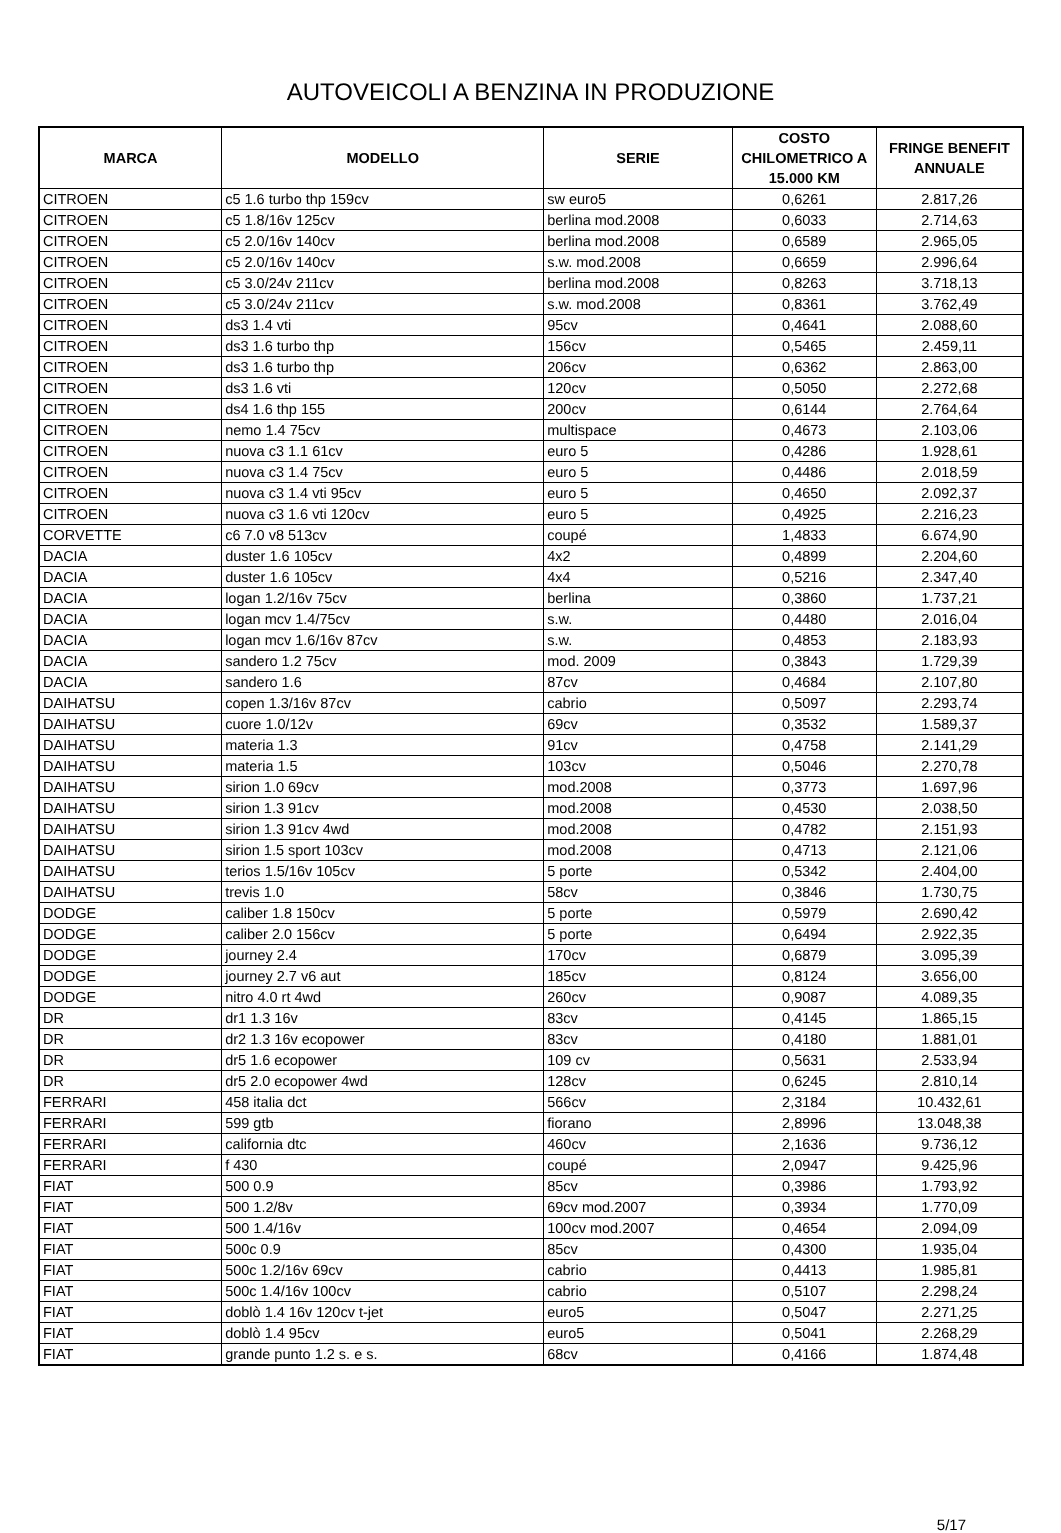AUTOVEICOLI A BENZINA IN PRODUZIONE
| MARCA | MODELLO | SERIE | COSTO CHILOMETRICO A 15.000 KM | FRINGE BENEFIT ANNUALE |
| --- | --- | --- | --- | --- |
| CITROEN | c5 1.6 turbo thp 159cv | sw euro5 | 0,6261 | 2.817,26 |
| CITROEN | c5 1.8/16v 125cv | berlina mod.2008 | 0,6033 | 2.714,63 |
| CITROEN | c5 2.0/16v 140cv | berlina mod.2008 | 0,6589 | 2.965,05 |
| CITROEN | c5 2.0/16v 140cv | s.w. mod.2008 | 0,6659 | 2.996,64 |
| CITROEN | c5 3.0/24v 211cv | berlina mod.2008 | 0,8263 | 3.718,13 |
| CITROEN | c5 3.0/24v 211cv | s.w. mod.2008 | 0,8361 | 3.762,49 |
| CITROEN | ds3 1.4 vti | 95cv | 0,4641 | 2.088,60 |
| CITROEN | ds3 1.6 turbo thp | 156cv | 0,5465 | 2.459,11 |
| CITROEN | ds3 1.6 turbo thp | 206cv | 0,6362 | 2.863,00 |
| CITROEN | ds3 1.6 vti | 120cv | 0,5050 | 2.272,68 |
| CITROEN | ds4 1.6 thp 155 | 200cv | 0,6144 | 2.764,64 |
| CITROEN | nemo 1.4 75cv | multispace | 0,4673 | 2.103,06 |
| CITROEN | nuova c3 1.1 61cv | euro 5 | 0,4286 | 1.928,61 |
| CITROEN | nuova c3 1.4 75cv | euro 5 | 0,4486 | 2.018,59 |
| CITROEN | nuova c3 1.4 vti 95cv | euro 5 | 0,4650 | 2.092,37 |
| CITROEN | nuova c3 1.6 vti 120cv | euro 5 | 0,4925 | 2.216,23 |
| CORVETTE | c6 7.0 v8 513cv | coupé | 1,4833 | 6.674,90 |
| DACIA | duster 1.6 105cv | 4x2 | 0,4899 | 2.204,60 |
| DACIA | duster 1.6 105cv | 4x4 | 0,5216 | 2.347,40 |
| DACIA | logan 1.2/16v 75cv | berlina | 0,3860 | 1.737,21 |
| DACIA | logan mcv 1.4/75cv | s.w. | 0,4480 | 2.016,04 |
| DACIA | logan mcv 1.6/16v 87cv | s.w. | 0,4853 | 2.183,93 |
| DACIA | sandero 1.2 75cv | mod. 2009 | 0,3843 | 1.729,39 |
| DACIA | sandero 1.6 | 87cv | 0,4684 | 2.107,80 |
| DAIHATSU | copen 1.3/16v 87cv | cabrio | 0,5097 | 2.293,74 |
| DAIHATSU | cuore 1.0/12v | 69cv | 0,3532 | 1.589,37 |
| DAIHATSU | materia 1.3 | 91cv | 0,4758 | 2.141,29 |
| DAIHATSU | materia 1.5 | 103cv | 0,5046 | 2.270,78 |
| DAIHATSU | sirion 1.0 69cv | mod.2008 | 0,3773 | 1.697,96 |
| DAIHATSU | sirion 1.3 91cv | mod.2008 | 0,4530 | 2.038,50 |
| DAIHATSU | sirion 1.3 91cv 4wd | mod.2008 | 0,4782 | 2.151,93 |
| DAIHATSU | sirion 1.5 sport 103cv | mod.2008 | 0,4713 | 2.121,06 |
| DAIHATSU | terios 1.5/16v 105cv | 5 porte | 0,5342 | 2.404,00 |
| DAIHATSU | trevis 1.0 | 58cv | 0,3846 | 1.730,75 |
| DODGE | caliber 1.8 150cv | 5 porte | 0,5979 | 2.690,42 |
| DODGE | caliber 2.0 156cv | 5 porte | 0,6494 | 2.922,35 |
| DODGE | journey 2.4 | 170cv | 0,6879 | 3.095,39 |
| DODGE | journey 2.7 v6 aut | 185cv | 0,8124 | 3.656,00 |
| DODGE | nitro 4.0 rt 4wd | 260cv | 0,9087 | 4.089,35 |
| DR | dr1 1.3 16v | 83cv | 0,4145 | 1.865,15 |
| DR | dr2 1.3 16v ecopower | 83cv | 0,4180 | 1.881,01 |
| DR | dr5 1.6 ecopower | 109 cv | 0,5631 | 2.533,94 |
| DR | dr5 2.0 ecopower 4wd | 128cv | 0,6245 | 2.810,14 |
| FERRARI | 458 italia dct | 566cv | 2,3184 | 10.432,61 |
| FERRARI | 599 gtb | fiorano | 2,8996 | 13.048,38 |
| FERRARI | california dtc | 460cv | 2,1636 | 9.736,12 |
| FERRARI | f 430 | coupé | 2,0947 | 9.425,96 |
| FIAT | 500 0.9 | 85cv | 0,3986 | 1.793,92 |
| FIAT | 500 1.2/8v | 69cv mod.2007 | 0,3934 | 1.770,09 |
| FIAT | 500 1.4/16v | 100cv mod.2007 | 0,4654 | 2.094,09 |
| FIAT | 500c 0.9 | 85cv | 0,4300 | 1.935,04 |
| FIAT | 500c 1.2/16v 69cv | cabrio | 0,4413 | 1.985,81 |
| FIAT | 500c 1.4/16v 100cv | cabrio | 0,5107 | 2.298,24 |
| FIAT | doblò 1.4 16v 120cv t-jet | euro5 | 0,5047 | 2.271,25 |
| FIAT | doblò 1.4 95cv | euro5 | 0,5041 | 2.268,29 |
| FIAT | grande punto 1.2 s. e s. | 68cv | 0,4166 | 1.874,48 |
5/17